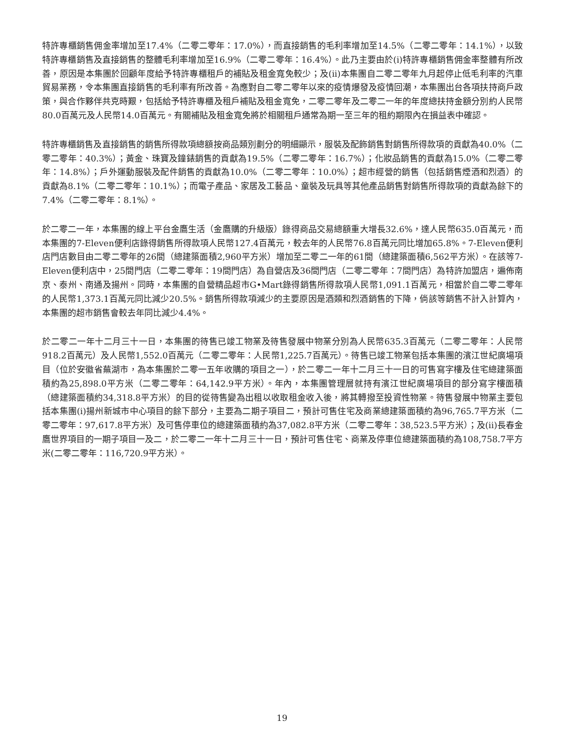特許專櫃銷售佣金率增加至17.4%（二零二零年：17.0%），而直接銷售的毛利率增加至14.5%（二零二零年：14.1%），以致特許專櫃銷售及直接銷售的整體毛利率增加至16.9%（二零二零年：16.4%）。此乃主要由於(i)特許專櫃銷售佣金率整體有所改善，原因是本集團於回顧年度給予特許專櫃租戶的補貼及租金寬免較少；及(ii)本集團自二零二零年九月起停止低毛利率的汽車貿易業務，令本集團直接銷售的毛利率有所改善。為應對自二零二零年以來的疫情爆發及疫情回潮，本集團出台各項扶持商戶政策，與合作夥伴共克時艱，包括給予特許專櫃及租戶補貼及租金寬免，二零二零年及二零二一年的年度總扶持金額分別約人民幣80.0百萬元及人民幣14.0百萬元。有關補貼及租金寬免將於相關租戶通常為期一至三年的租約期限內在損益表中確認。
特許專櫃銷售及直接銷售的銷售所得款項總額按商品類別劃分的明細顯示，服裝及配飾銷售對銷售所得款項的貢獻為40.0%（二零二零年：40.3%）；黃金、珠寶及鐘錶銷售的貢獻為19.5%（二零二零年：16.7%）；化妝品銷售的貢獻為15.0%（二零二零年：14.8%）；戶外運動服裝及配件銷售的貢獻為10.0%（二零二零年：10.0%）；超市經營的銷售（包括銷售煙酒和烈酒）的貢獻為8.1%（二零二零年：10.1%）；而電子產品、家居及工藝品、童裝及玩具等其他產品銷售對銷售所得款項的貢獻為餘下的7.4%（二零二零年：8.1%）。
於二零二一年，本集團的線上平台金鷹生活（金鷹購的升級版）錄得商品交易總額重大增長32.6%，達人民幣635.0百萬元，而本集團的7-Eleven便利店錄得銷售所得款項人民幣127.4百萬元，較去年的人民幣76.8百萬元同比增加65.8%。7-Eleven便利店門店數目由二零二零年的26間（總建築面積2,960平方米）增加至二零二一年的61間（總建築面積6,562平方米）。在該等7-Eleven便利店中，25間門店（二零二零年：19間門店）為自營店及36間門店（二零二零年：7間門店）為特許加盟店，遍佈南京、泰州、南通及揚州。同時，本集團的自營精品超市G•Mart錄得銷售所得款項人民幣1,091.1百萬元，相當於自二零二零年的人民幣1,373.1百萬元同比減少20.5%。銷售所得款項減少的主要原因是酒類和烈酒銷售的下降，倘該等銷售不計入計算內，本集團的超市銷售會較去年同比減少4.4%。
於二零二一年十二月三十一日，本集團的待售已竣工物業及待售發展中物業分別為人民幣635.3百萬元（二零二零年：人民幣918.2百萬元）及人民幣1,552.0百萬元（二零二零年：人民幣1,225.7百萬元）。待售已竣工物業包括本集團的濱江世紀廣場項目（位於安徽省蕪湖市，為本集團於二零一五年收購的項目之一），於二零二一年十二月三十一日的可售寫字樓及住宅總建築面積約為25,898.0平方米（二零二零年：64,142.9平方米）。年內，本集團管理層就持有濱江世紀廣場項目的部分寫字樓面積（總建築面積約34,318.8平方米）的目的從待售變為出租以收取租金收入後，將其轉撥至投資性物業。待售發展中物業主要包括本集團(i)揚州新城市中心項目的餘下部分，主要為二期子項目二，預計可售住宅及商業總建築面積約為96,765.7平方米（二零二零年：97,617.8平方米）及可售停車位的總建築面積約為37,082.8平方米（二零二零年：38,523.5平方米）；及(ii)長春金鷹世界項目的一期子項目一及二，於二零二一年十二月三十一日，預計可售住宅、商業及停車位總建築面積約為108,758.7平方米(二零二零年：116,720.9平方米）。
19